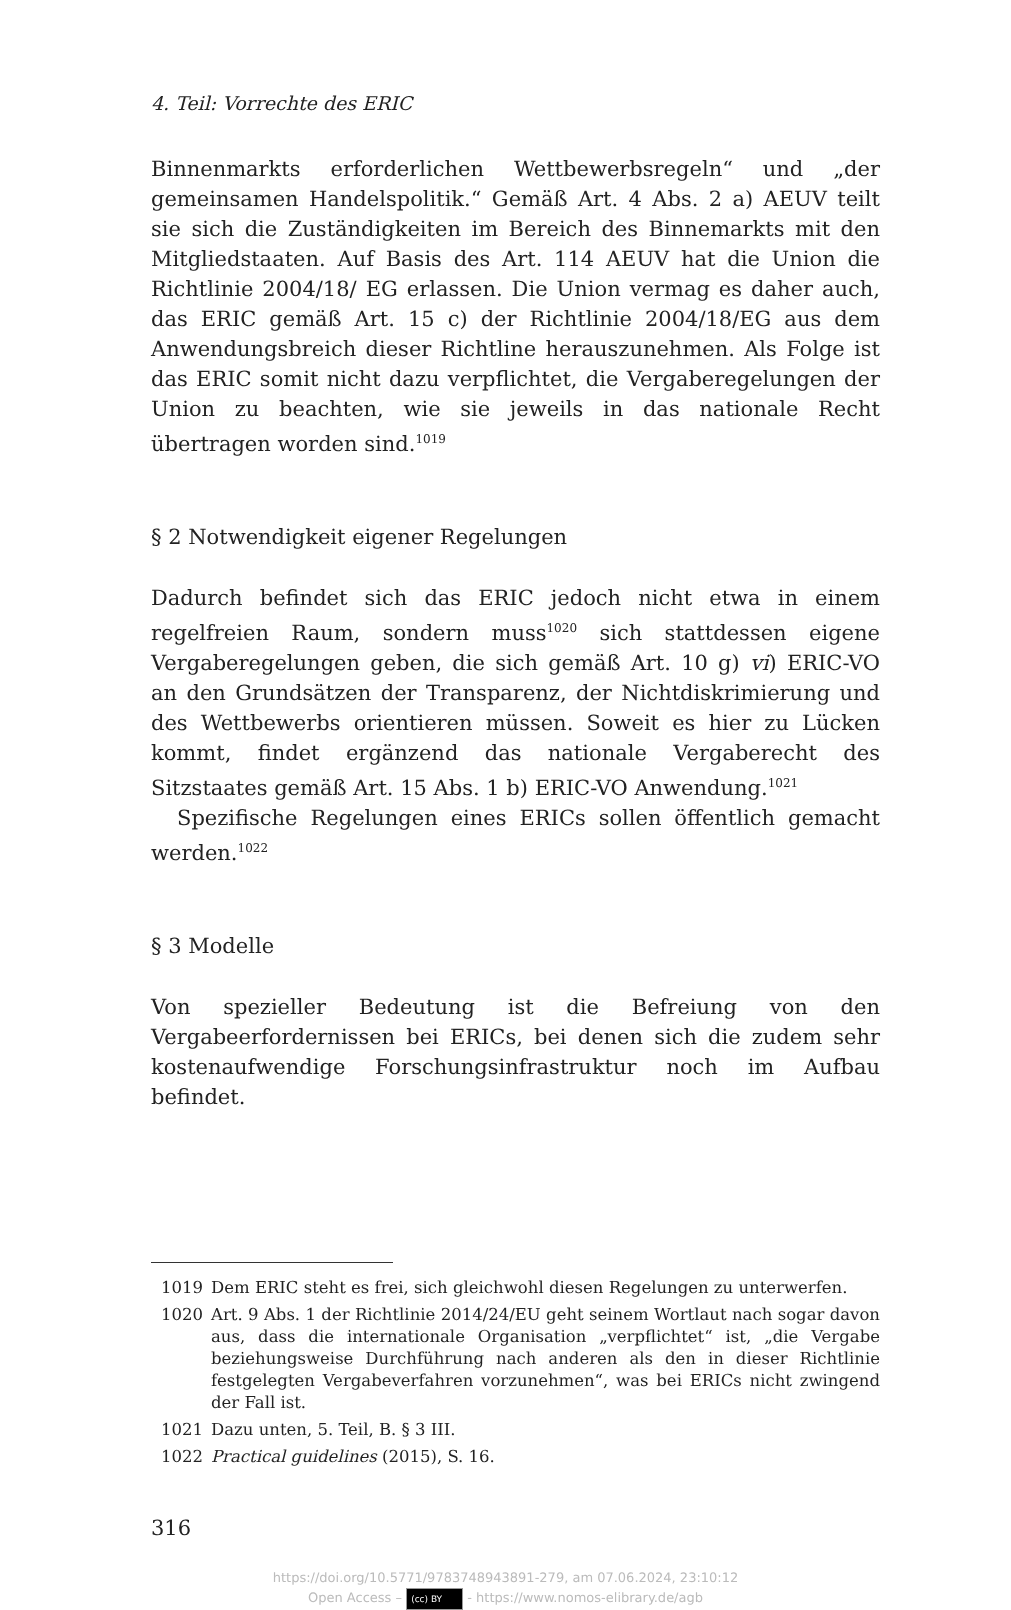4. Teil: Vorrechte des ERIC
Binnenmarkts erforderlichen Wettbewerbsregeln“ und „der gemeinsamen Handelspolitik.“ Gemäß Art. 4 Abs. 2 a) AEUV teilt sie sich die Zuständigkeiten im Bereich des Binnemarkts mit den Mitgliedstaaten. Auf Basis des Art. 114 AEUV hat die Union die Richtlinie 2004/18/ EG erlassen. Die Union vermag es daher auch, das ERIC gemäß Art. 15 c) der Richtlinie 2004/18/EG aus dem Anwendungsbreich dieser Richtline herauszunehmen. Als Folge ist das ERIC somit nicht dazu verpflichtet, die Vergaberegelungen der Union zu beachten, wie sie jeweils in das nationale Recht übertragen worden sind.<sup>1019</sup>
§ 2 Notwendigkeit eigener Regelungen
Dadurch befindet sich das ERIC jedoch nicht etwa in einem regelfreien Raum, sondern muss<sup>1020</sup> sich stattdessen eigene Vergaberegelungen geben, die sich gemäß Art. 10 g) vi) ERIC-VO an den Grundsätzen der Transparenz, der Nichtdiskrimierung und des Wettbewerbs orientieren müssen. Soweit es hier zu Lücken kommt, findet ergänzend das nationale Vergaberecht des Sitzstaates gemäß Art. 15 Abs. 1 b) ERIC-VO Anwendung.<sup>1021</sup>
Spezifische Regelungen eines ERICs sollen öffentlich gemacht werden.<sup>1022</sup>
§ 3 Modelle
Von spezieller Bedeutung ist die Befreiung von den Vergabeerfordernissen bei ERICs, bei denen sich die zudem sehr kostenaufwendige Forschungsinfrastruktur noch im Aufbau befindet.
1019 Dem ERIC steht es frei, sich gleichwohl diesen Regelungen zu unterwerfen.
1020 Art. 9 Abs. 1 der Richtlinie 2014/24/EU geht seinem Wortlaut nach sogar davon aus, dass die internationale Organisation „verpflichtet“ ist, „die Vergabe beziehungsweise Durchführung nach anderen als den in dieser Richtlinie festgelegten Vergabeverfahren vorzunehmen“, was bei ERICs nicht zwingend der Fall ist.
1021 Dazu unten, 5. Teil, B. § 3 III.
1022 Practical guidelines (2015), S. 16.
316
https://doi.org/10.5771/9783748943891-279, am 07.06.2024, 23:10:12
Open Access – (cc) BY - https://www.nomos-elibrary.de/agb